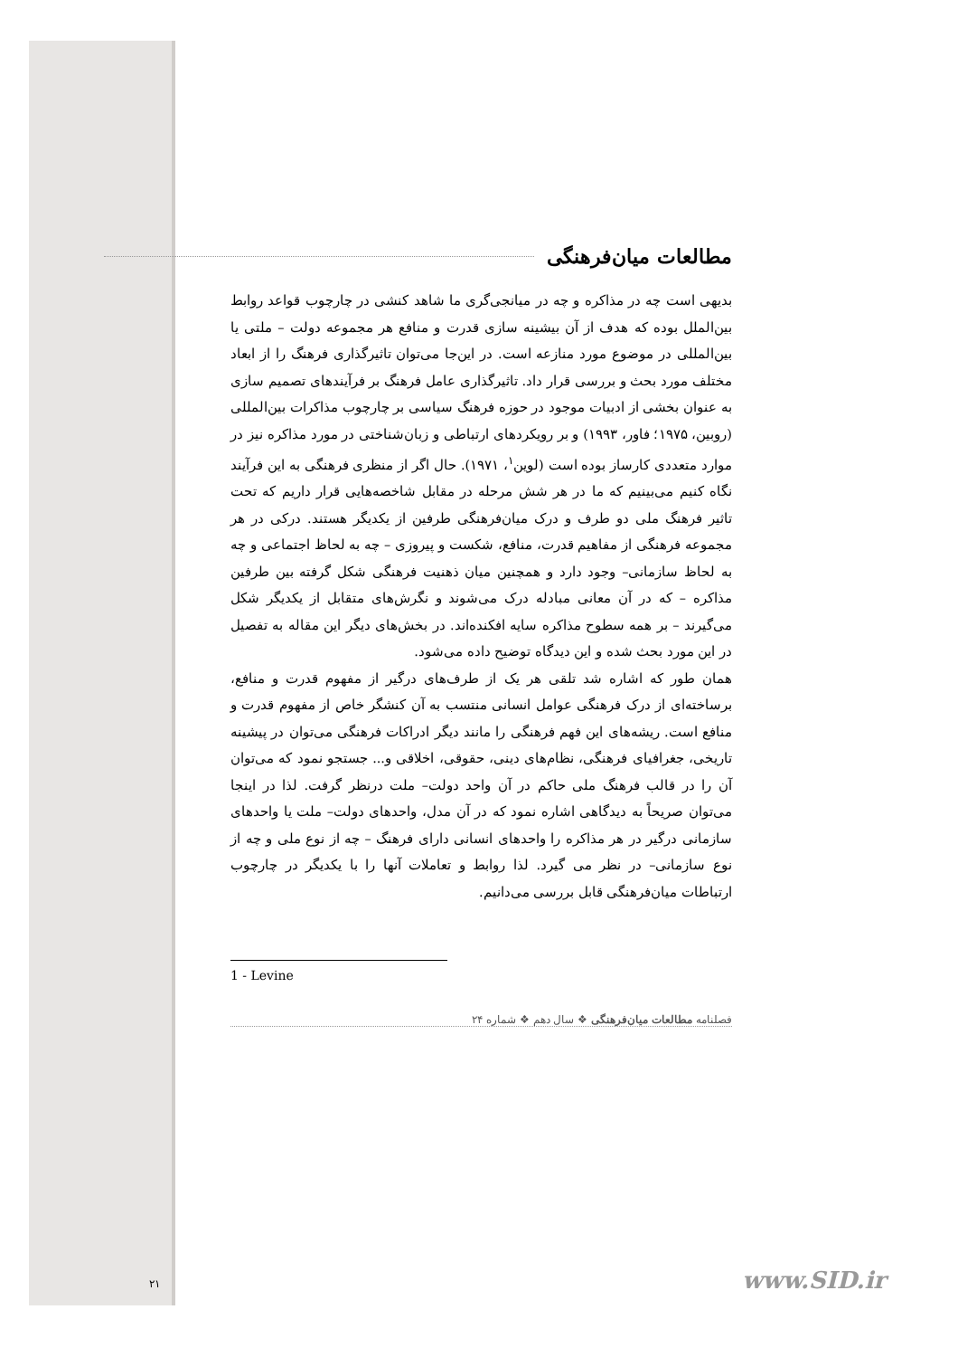مطالعات میان‌فرهنگی
بدیهی است چه در مذاکره و چه در میانجی‌گری ما شاهد کنشی در چارچوب قواعد روابط بین‌الملل بوده که هدف از آن بیشینه سازی قدرت و منافع هر مجموعه دولت – ملتی یا بین‌المللی در موضوع مورد منازعه است. در این‌جا می‌توان تاثیرگذاری فرهنگ را از ابعاد مختلف مورد بحث و بررسی قرار داد. تاثیرگذاری عامل فرهنگ بر فرآیندهای تصمیم سازی به عنوان بخشی از ادبیات موجود در حوزه فرهنگ سیاسی بر چارچوب مذاکرات بین‌المللی (روبین، ۱۹۷۵؛ فاور، ۱۹۹۳) و بر رویکردهای ارتباطی و زبان‌شناختی در مورد مذاکره نیز در موارد متعددی کارساز بوده است (لوین<sup>۱</sup>، ۱۹۷۱). حال اگر از منظری فرهنگی به این فرآیند نگاه کنیم می‌بینیم که ما در هر شش مرحله در مقابل شاخصه‌هایی قرار داریم که تحت تاثیر فرهنگ ملی دو طرف و درک میان‌فرهنگی طرفین از یکدیگر هستند. درکی در هر مجموعه فرهنگی از مفاهیم قدرت، منافع، شکست و پیروزی – چه به لحاظ اجتماعی و چه به لحاظ سازمانی– وجود دارد و همچنین میان ذهنیت فرهنگی شکل گرفته بین طرفین مذاکره – که در آن معانی مبادله درک می‌شوند و نگرش‌های متقابل از یکدیگر شکل می‌گیرند – بر همه سطوح مذاکره سایه افکنده‌اند. در بخش‌های دیگر این مقاله به تفصیل در این مورد بحث شده و این دیدگاه توضیح داده می‌شود.
همان طور که اشاره شد تلقی هر یک از طرف‌های درگیر از مفهوم قدرت و منافع، برساخته‌ای از درک فرهنگی عوامل انسانی منتسب به آن کنشگر خاص از مفهوم قدرت و منافع است. ریشه‌های این فهم فرهنگی را مانند دیگر ادراکات فرهنگی می‌توان در پیشینه تاریخی، جغرافیای فرهنگی، نظام‌های دینی، حقوقی، اخلاقی و... جستجو نمود که می‌توان آن را در قالب فرهنگ ملی حاکم در آن واحد دولت– ملت درنظر گرفت. لذا در اینجا می‌توان صریحاً به دیدگاهی اشاره نمود که در آن مدل، واحدهای دولت– ملت یا واحدهای سازمانی درگیر در هر مذاکره را واحدهای انسانی دارای فرهنگ – چه از نوع ملی و چه از نوع سازمانی– در نظر می گیرد. لذا روابط و تعاملات آنها را با یکدیگر در چارچوب ارتباطات میان‌فرهنگی قابل بررسی می‌دانیم.
1 - Levine
فصلنامه مطالعات میان‌فرهنگی ❖ سال دهم ❖ شماره ۲۴
۲۱ www.SID.ir